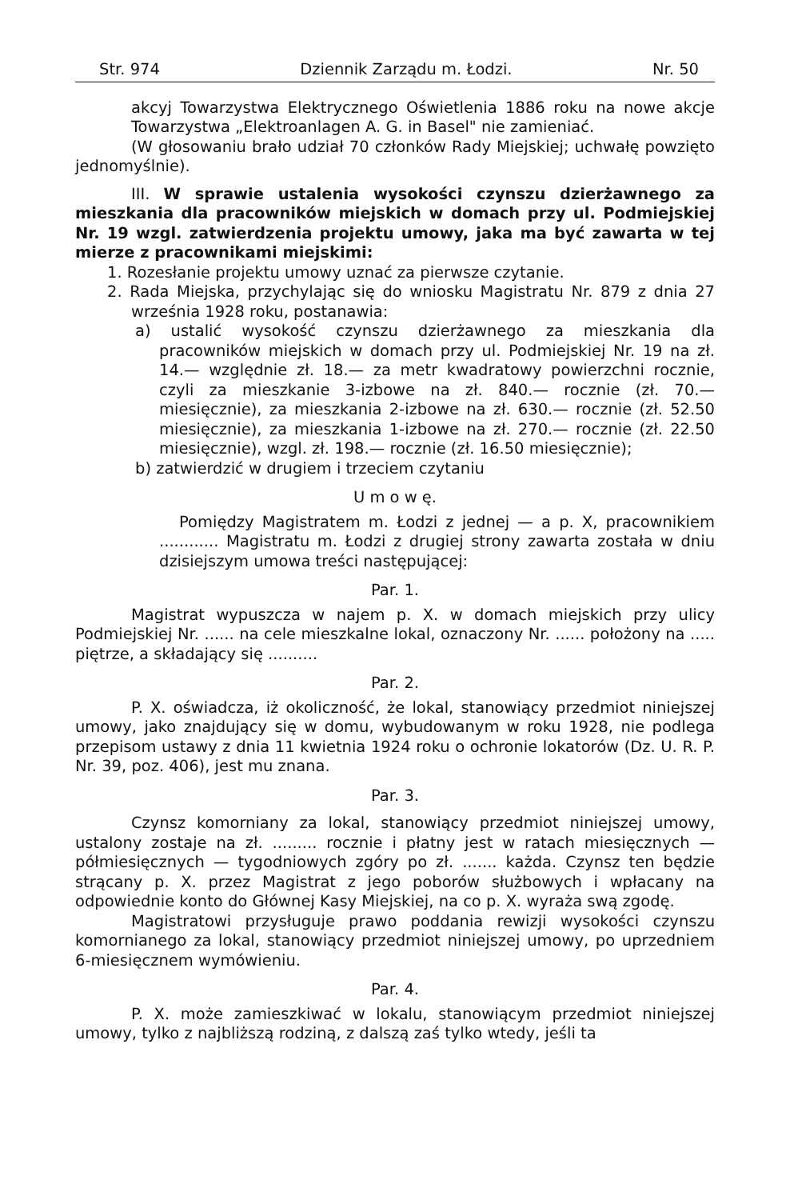Str. 974 Dziennik Zarządu m. Łodzi. Nr. 50
akcyj Towarzystwa Elektrycznego Oświetlenia 1886 roku na nowe akcje Towarzystwa „Elektroanlagen A. G. in Basel" nie zamieniać.
(W głosowaniu brało udział 70 członków Rady Miejskiej; uchwałę powzięto jednomyślnie).
III. W sprawie ustalenia wysokości czynszu dzierżawnego za mieszkania dla pracowników miejskich w domach przy ul. Podmiejskiej Nr. 19 wzgl. zatwierdzenia projektu umowy, jaka ma być zawarta w tej mierze z pracownikami miejskimi:
1. Rozesłanie projektu umowy uznać za pierwsze czytanie.
2. Rada Miejska, przychylając się do wniosku Magistratu Nr. 879 z dnia 27 września 1928 roku, postanawia:
a) ustalić wysokość czynszu dzierżawnego za mieszkania dla pracowników miejskich w domach przy ul. Podmiejskiej Nr. 19 na zł. 14.— względnie zł. 18.— za metr kwadratowy powierzchni rocznie, czyli za mieszkanie 3-izbowe na zł. 840.— rocznie (zł. 70.— miesięcznie), za mieszkania 2-izbowe na zł. 630.— rocznie (zł. 52.50 miesięcznie), za mieszkania 1-izbowe na zł. 270.— rocznie (zł. 22.50 miesięcznie), wzgl. zł. 198.— rocznie (zł. 16.50 miesięcznie);
b) zatwierdzić w drugiem i trzeciem czytaniu
U m o w ę.
Pomiędzy Magistratem m. Łodzi z jednej — a p. X, pracownikiem ............ Magistratu m. Łodzi z drugiej strony zawarta została w dniu dzisiejszym umowa treści następującej:
Par. 1.
Magistrat wypuszcza w najem p. X. w domach miejskich przy ulicy Podmiejskiej Nr. ...... na cele mieszkalne lokal, oznaczony Nr. ...... położony na ..... piętrze, a składający się ..........
Par. 2.
P. X. oświadcza, iż okoliczność, że lokal, stanowiący przedmiot niniejszej umowy, jako znajdujący się w domu, wybudowanym w roku 1928, nie podlega przepisom ustawy z dnia 11 kwietnia 1924 roku o ochronie lokatorów (Dz. U. R. P. Nr. 39, poz. 406), jest mu znana.
Par. 3.
Czynsz komorniany za lokal, stanowiący przedmiot niniejszej umowy, ustalony zostaje na zł. ......... rocznie i płatny jest w ratach miesięcznych — półmiesięcznych — tygodniowych zgóry po zł. ....... każda. Czynsz ten będzie strącany p. X. przez Magistrat z jego poborów służbowych i wpłacany na odpowiednie konto do Głównej Kasy Miejskiej, na co p. X. wyraża swą zgodę.
Magistratowi przysługuje prawo poddania rewizji wysokości czynszu komornianego za lokal, stanowiący przedmiot niniejszej umowy, po uprzedniem 6-miesięcznem wymówieniu.
Par. 4.
P. X. może zamieszkiwać w lokalu, stanowiącym przedmiot niniejszej umowy, tylko z najbliższą rodziną, z dalszą zaś tylko wtedy, jeśli ta